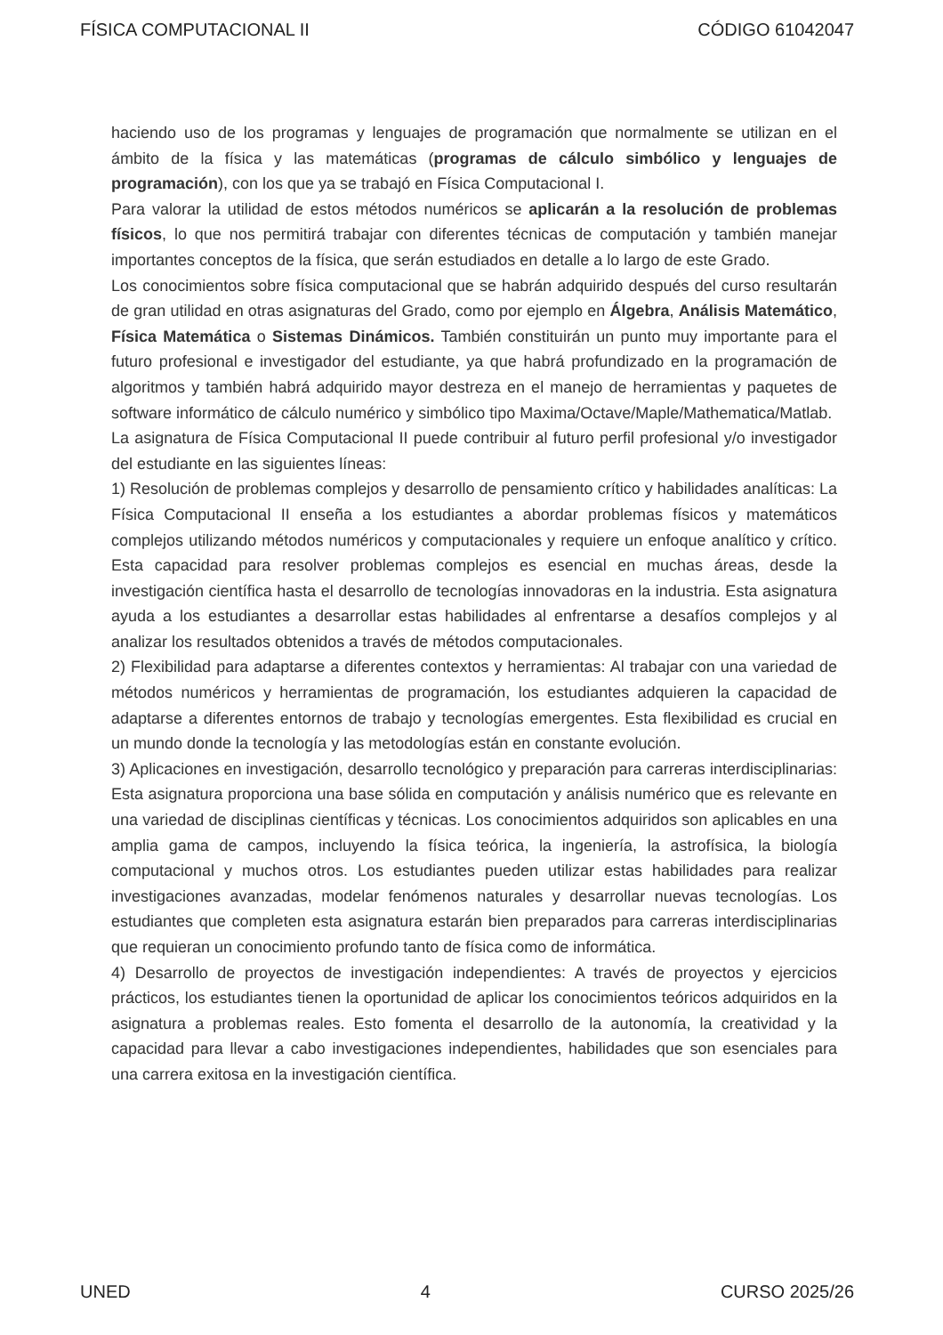FÍSICA COMPUTACIONAL II CÓDIGO 61042047
haciendo uso de los programas y lenguajes de programación que normalmente se utilizan en el ámbito de la física y las matemáticas (programas de cálculo simbólico y lenguajes de programación), con los que ya se trabajó en Física Computacional I.
Para valorar la utilidad de estos métodos numéricos se aplicarán a la resolución de problemas físicos, lo que nos permitirá trabajar con diferentes técnicas de computación y también manejar importantes conceptos de la física, que serán estudiados en detalle a lo largo de este Grado.
Los conocimientos sobre física computacional que se habrán adquirido después del curso resultarán de gran utilidad en otras asignaturas del Grado, como por ejemplo en Álgebra, Análisis Matemático, Física Matemática o Sistemas Dinámicos. También constituirán un punto muy importante para el futuro profesional e investigador del estudiante, ya que habrá profundizado en la programación de algoritmos y también habrá adquirido mayor destreza en el manejo de herramientas y paquetes de software informático de cálculo numérico y simbólico tipo Maxima/Octave/Maple/Mathematica/Matlab.
La asignatura de Física Computacional II puede contribuir al futuro perfil profesional y/o investigador del estudiante en las siguientes líneas:
1) Resolución de problemas complejos y desarrollo de pensamiento crítico y habilidades analíticas: La Física Computacional II enseña a los estudiantes a abordar problemas físicos y matemáticos complejos utilizando métodos numéricos y computacionales y requiere un enfoque analítico y crítico. Esta capacidad para resolver problemas complejos es esencial en muchas áreas, desde la investigación científica hasta el desarrollo de tecnologías innovadoras en la industria. Esta asignatura ayuda a los estudiantes a desarrollar estas habilidades al enfrentarse a desafíos complejos y al analizar los resultados obtenidos a través de métodos computacionales.
2) Flexibilidad para adaptarse a diferentes contextos y herramientas: Al trabajar con una variedad de métodos numéricos y herramientas de programación, los estudiantes adquieren la capacidad de adaptarse a diferentes entornos de trabajo y tecnologías emergentes. Esta flexibilidad es crucial en un mundo donde la tecnología y las metodologías están en constante evolución.
3) Aplicaciones en investigación, desarrollo tecnológico y preparación para carreras interdisciplinarias: Esta asignatura proporciona una base sólida en computación y análisis numérico que es relevante en una variedad de disciplinas científicas y técnicas. Los conocimientos adquiridos son aplicables en una amplia gama de campos, incluyendo la física teórica, la ingeniería, la astrofísica, la biología computacional y muchos otros. Los estudiantes pueden utilizar estas habilidades para realizar investigaciones avanzadas, modelar fenómenos naturales y desarrollar nuevas tecnologías. Los estudiantes que completen esta asignatura estarán bien preparados para carreras interdisciplinarias que requieran un conocimiento profundo tanto de física como de informática.
4) Desarrollo de proyectos de investigación independientes: A través de proyectos y ejercicios prácticos, los estudiantes tienen la oportunidad de aplicar los conocimientos teóricos adquiridos en la asignatura a problemas reales. Esto fomenta el desarrollo de la autonomía, la creatividad y la capacidad para llevar a cabo investigaciones independientes, habilidades que son esenciales para una carrera exitosa en la investigación científica.
UNED 4 CURSO 2025/26